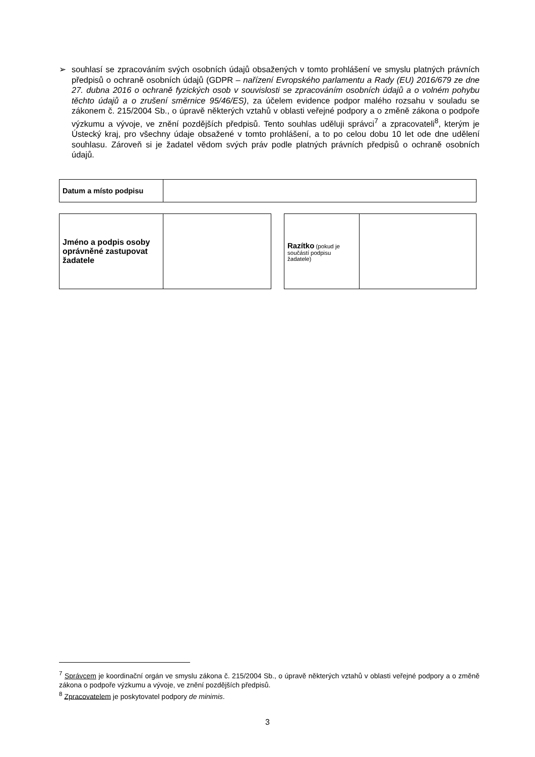➢ souhlasí se zpracováním svých osobních údajů obsažených v tomto prohlášení ve smyslu platných právních předpisů o ochraně osobních údajů (GDPR – nařízení Evropského parlamentu a Rady (EU) 2016/679 ze dne 27. dubna 2016 o ochraně fyzických osob v souvislosti se zpracováním osobních údajů a o volném pohybu těchto údajů a o zrušení směrnice 95/46/ES), za účelem evidence podpor malého rozsahu v souladu se zákonem č. 215/2004 Sb., o úpravě některých vztahů v oblasti veřejné podpory a o změně zákona o podpoře výzkumu a vývoje, ve znění pozdějších předpisů. Tento souhlas uděluji správci<sup>7</sup> a zpracovateli<sup>8</sup>, kterým je Ústecký kraj, pro všechny údaje obsažené v tomto prohlášení, a to po celou dobu 10 let ode dne udělení souhlasu. Zároveň si je žadatel vědom svých práv podle platných právních předpisů o ochraně osobních údajů.
| Datum a místo podpisu | |
| Jméno a podpis osoby oprávněné zastupovat žadatele | |
| Razítko (pokud je součástí podpisu žadatele) | |
<sup>7</sup> Správcem je koordinační orgán ve smyslu zákona č. 215/2004 Sb., o úpravě některých vztahů v oblasti veřejné podpory a o změně zákona o podpoře výzkumu a vývoje, ve znění pozdějších předpisů.
<sup>8</sup> Zpracovatelem je poskytovatel podpory de minimis.
3